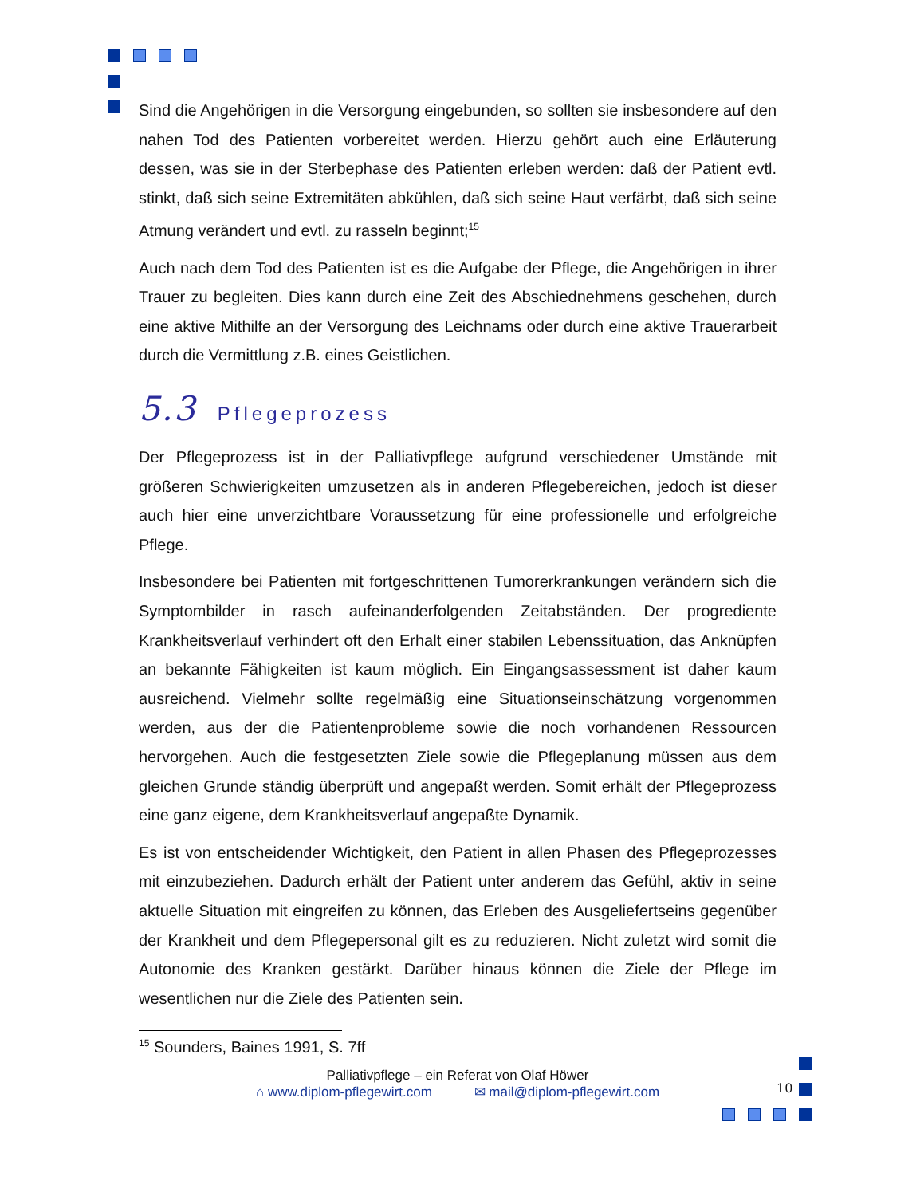Sind die Angehörigen in die Versorgung eingebunden, so sollten sie insbesondere auf den nahen Tod des Patienten vorbereitet werden. Hierzu gehört auch eine Erläuterung dessen, was sie in der Sterbephase des Patienten erleben werden: daß der Patient evtl. stinkt, daß sich seine Extremitäten abkühlen, daß sich seine Haut verfärbt, daß sich seine Atmung verändert und evtl. zu rasseln beginnt;<sup>15</sup>
Auch nach dem Tod des Patienten ist es die Aufgabe der Pflege, die Angehörigen in ihrer Trauer zu begleiten. Dies kann durch eine Zeit des Abschiednehmens geschehen, durch eine aktive Mithilfe an der Versorgung des Leichnams oder durch eine aktive Trauerarbeit durch die Vermittlung z.B. eines Geistlichen.
5.3 Pflegeprozess
Der Pflegeprozess ist in der Palliativpflege aufgrund verschiedener Umstände mit größeren Schwierigkeiten umzusetzen als in anderen Pflegebereichen, jedoch ist dieser auch hier eine unverzichtbare Voraussetzung für eine professionelle und erfolgreiche Pflege.
Insbesondere bei Patienten mit fortgeschrittenen Tumorerkrankungen verändern sich die Symptombilder in rasch aufeinanderfolgenden Zeitabständen. Der progrediente Krankheitsverlauf verhindert oft den Erhalt einer stabilen Lebenssituation, das Anknüpfen an bekannte Fähigkeiten ist kaum möglich. Ein Eingangsassessment ist daher kaum ausreichend. Vielmehr sollte regelmäßig eine Situationseinschätzung vorgenommen werden, aus der die Patientenprobleme sowie die noch vorhandenen Ressourcen hervorgehen. Auch die festgesetzten Ziele sowie die Pflegeplanung müssen aus dem gleichen Grunde ständig überprüft und angepaßt werden. Somit erhält der Pflegeprozess eine ganz eigene, dem Krankheitsverlauf angepaßte Dynamik.
Es ist von entscheidender Wichtigkeit, den Patient in allen Phasen des Pflegeprozesses mit einzubeziehen. Dadurch erhält der Patient unter anderem das Gefühl, aktiv in seine aktuelle Situation mit eingreifen zu können, das Erleben des Ausgeliefertseins gegenüber der Krankheit und dem Pflegepersonal gilt es zu reduzieren. Nicht zuletzt wird somit die Autonomie des Kranken gestärkt. Darüber hinaus können die Ziele der Pflege im wesentlichen nur die Ziele des Patienten sein.
<sup>15</sup> Sounders, Baines 1991, S. 7ff
Palliativpflege – ein Referat von Olaf Höwer
⌂ www.diplom-pflegewirt.com ✉ mail@diplom-pflegewirt.com
10